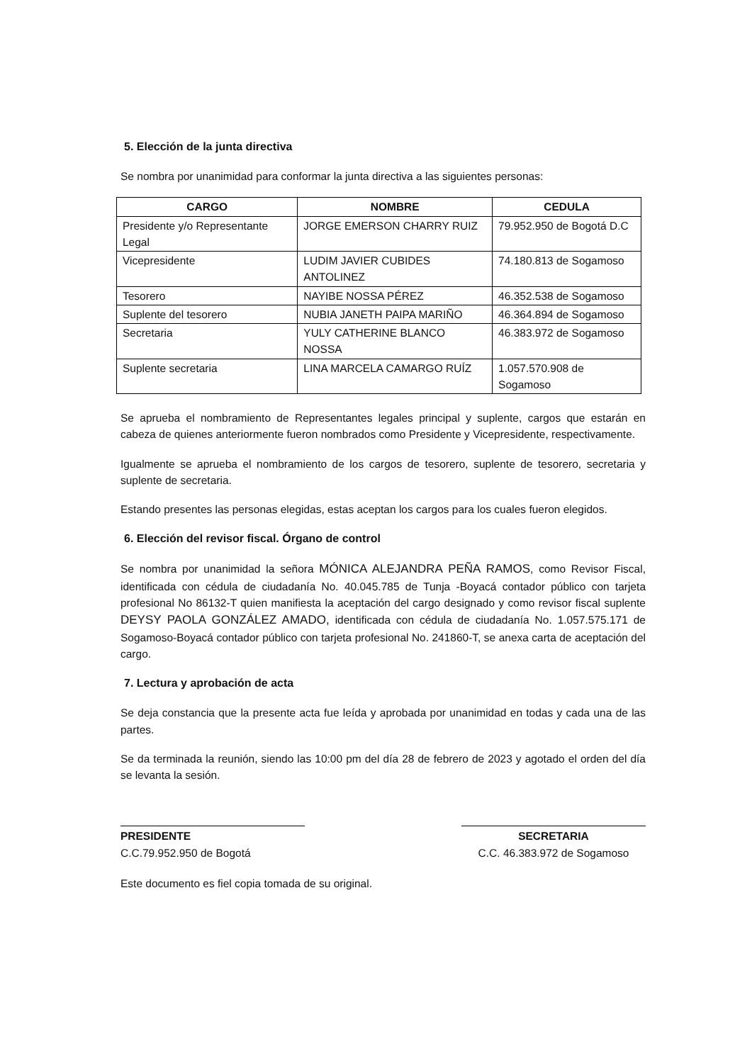5. Elección de la junta directiva
Se nombra por unanimidad para conformar la junta directiva a las siguientes personas:
| CARGO | NOMBRE | CEDULA |
| --- | --- | --- |
| Presidente y/o Representante Legal | JORGE EMERSON CHARRY RUIZ | 79.952.950 de Bogotá D.C |
| Vicepresidente | LUDIM JAVIER CUBIDES ANTOLINEZ | 74.180.813 de Sogamoso |
| Tesorero | NAYIBE NOSSA PÉREZ | 46.352.538 de Sogamoso |
| Suplente del tesorero | NUBIA JANETH PAIPA MARIÑO | 46.364.894 de Sogamoso |
| Secretaria | YULY CATHERINE BLANCO NOSSA | 46.383.972 de Sogamoso |
| Suplente secretaria | LINA MARCELA CAMARGO RUÍZ | 1.057.570.908 de Sogamoso |
Se aprueba el nombramiento de Representantes legales principal y suplente, cargos que estarán en cabeza de quienes anteriormente fueron nombrados como Presidente y Vicepresidente, respectivamente.
Igualmente se aprueba el nombramiento de los cargos de tesorero, suplente de tesorero, secretaria y suplente de secretaria.
Estando presentes las personas elegidas, estas aceptan los cargos para los cuales fueron elegidos.
6. Elección del revisor fiscal. Órgano de control
Se nombra por unanimidad la señora MÓNICA ALEJANDRA PEÑA RAMOS, como Revisor Fiscal, identificada con cédula de ciudadanía No. 40.045.785 de Tunja -Boyacá contador público con tarjeta profesional No 86132-T quien manifiesta la aceptación del cargo designado y como revisor fiscal suplente DEYSY PAOLA GONZÁLEZ AMADO, identificada con cédula de ciudadanía No. 1.057.575.171 de Sogamoso-Boyacá contador público con tarjeta profesional No. 241860-T, se anexa carta de aceptación del cargo.
7. Lectura y aprobación de acta
Se deja constancia que la presente acta fue leída y aprobada por unanimidad en todas y cada una de las partes.
Se da terminada la reunión, siendo las 10:00 pm del día 28 de febrero de 2023 y agotado el orden del día se levanta la sesión.
PRESIDENTE
C.C.79.952.950 de Bogotá
SECRETARIA
C.C. 46.383.972 de Sogamoso
Este documento es fiel copia tomada de su original.